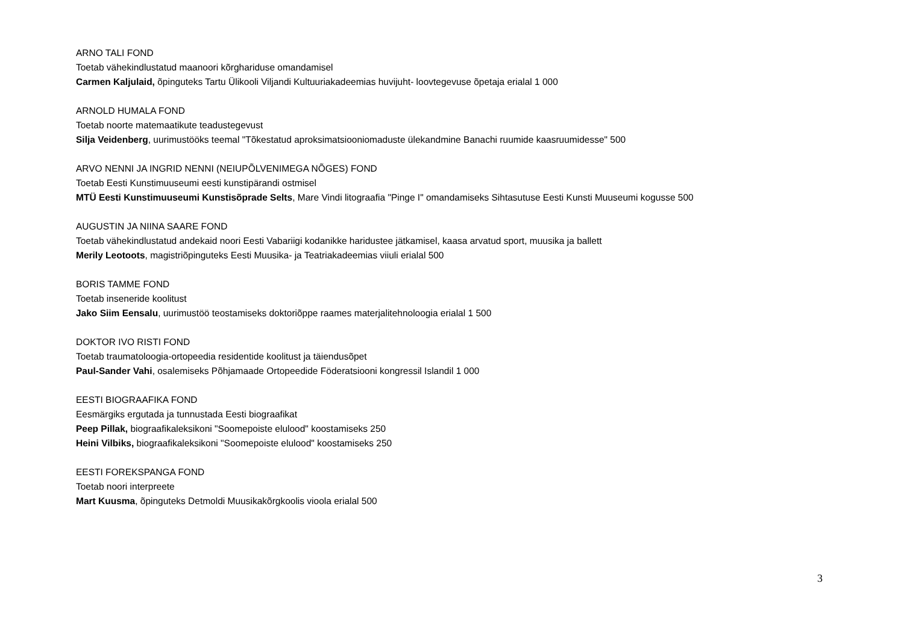ARNO TALI FOND
Toetab vähekindlustatud maanoori kõrghariduse omandamisel
Carmen Kaljulaid, õpinguteks Tartu Ülikooli Viljandi Kultuuriakadeemias huvijuht- loovtegevuse õpetaja erialal 1 000
ARNOLD HUMALA FOND
Toetab noorte matemaatikute teadustegevust
Silja Veidenberg, uurimustööks teemal "Tõkestatud aproksimatsiooniomaduste ülekandmine Banachi ruumide kaasruumidesse" 500
ARVO NENNI JA INGRID NENNI (NEIUPÕLVENIMEGA NÕGES) FOND
Toetab Eesti Kunstimuuseumi eesti kunstipärandi ostmisel
MTÜ Eesti Kunstimuuseumi Kunstisõprade Selts, Mare Vindi litograafia "Pinge I" omandamiseks Sihtasutuse Eesti Kunsti Muuseumi kogusse 500
AUGUSTIN JA NIINA SAARE FOND
Toetab vähekindlustatud andekaid noori Eesti Vabariigi kodanikke haridustee jätkamisel, kaasa arvatud sport, muusika ja ballett
Merily Leotoots, magistriõpinguteks Eesti Muusika- ja Teatriakadeemias viiuli erialal 500
BORIS TAMME FOND
Toetab inseneride koolitust
Jako Siim Eensalu, uurimustöö teostamiseks doktoriõppe raames materjalitehnoloogia erialal 1 500
DOKTOR IVO RISTI FOND
Toetab traumatoloogia-ortopeedia residentide koolitust ja täiendusõpet
Paul-Sander Vahi, osalemiseks Põhjamaade Ortopeedide Föderatsiooni kongressil Islandil 1 000
EESTI BIOGRAAFIKA FOND
Eesmärgiks ergutada ja tunnustada Eesti biograafikat
Peep Pillak, biograafikaleksikoni "Soomepoiste elulood" koostamiseks 250
Heini Vilbiks, biograafikaleksikoni "Soomepoiste elulood" koostamiseks 250
EESTI FOREKSPANGA FOND
Toetab noori interpreete
Mart Kuusma, õpinguteks Detmoldi Muusikakõrgkoolis vioola erialal 500
3